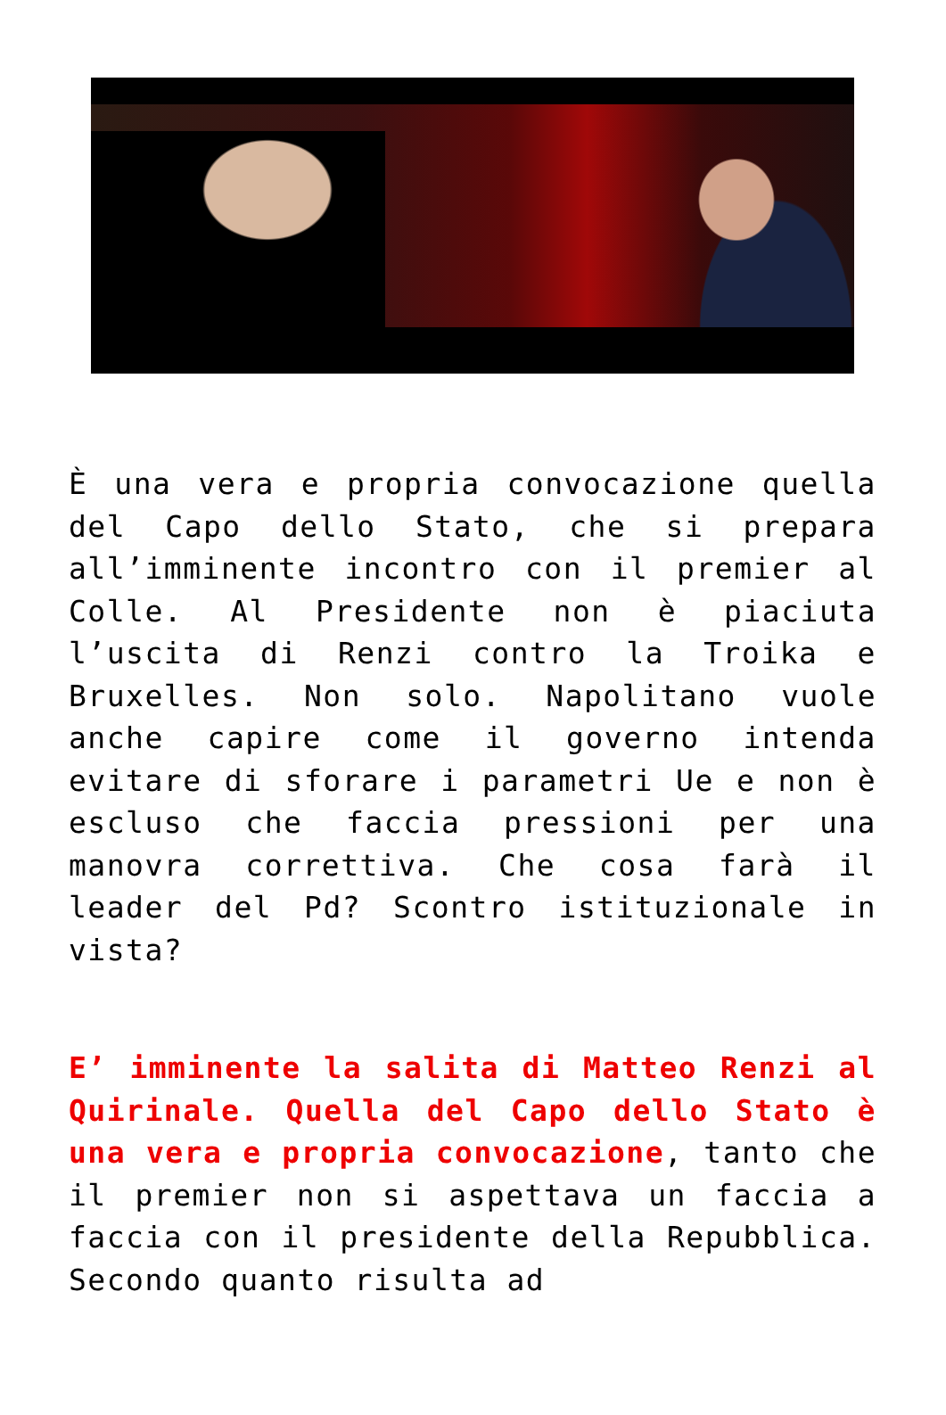È una vera e propria convocazione quella del Capo dello Stato, che si prepara all’imminente incontro con il premier al Colle. Al Presidente non è piaciuta l’uscita di Renzi contro la Troika e Bruxelles. Non solo. Napolitano vuole anche capire come il governo intenda evitare di sforare i parametri Ue e non è escluso che faccia pressioni per una manovra correttiva. Che cosa farà il leader del Pd? Scontro istituzionale in vista?
E’ imminente la salita di Matteo Renzi al Quirinale. Quella del Capo dello Stato è una vera e propria convocazione, tanto che il premier non si aspettava un faccia a faccia con il presidente della Repubblica. Secondo quanto risulta ad